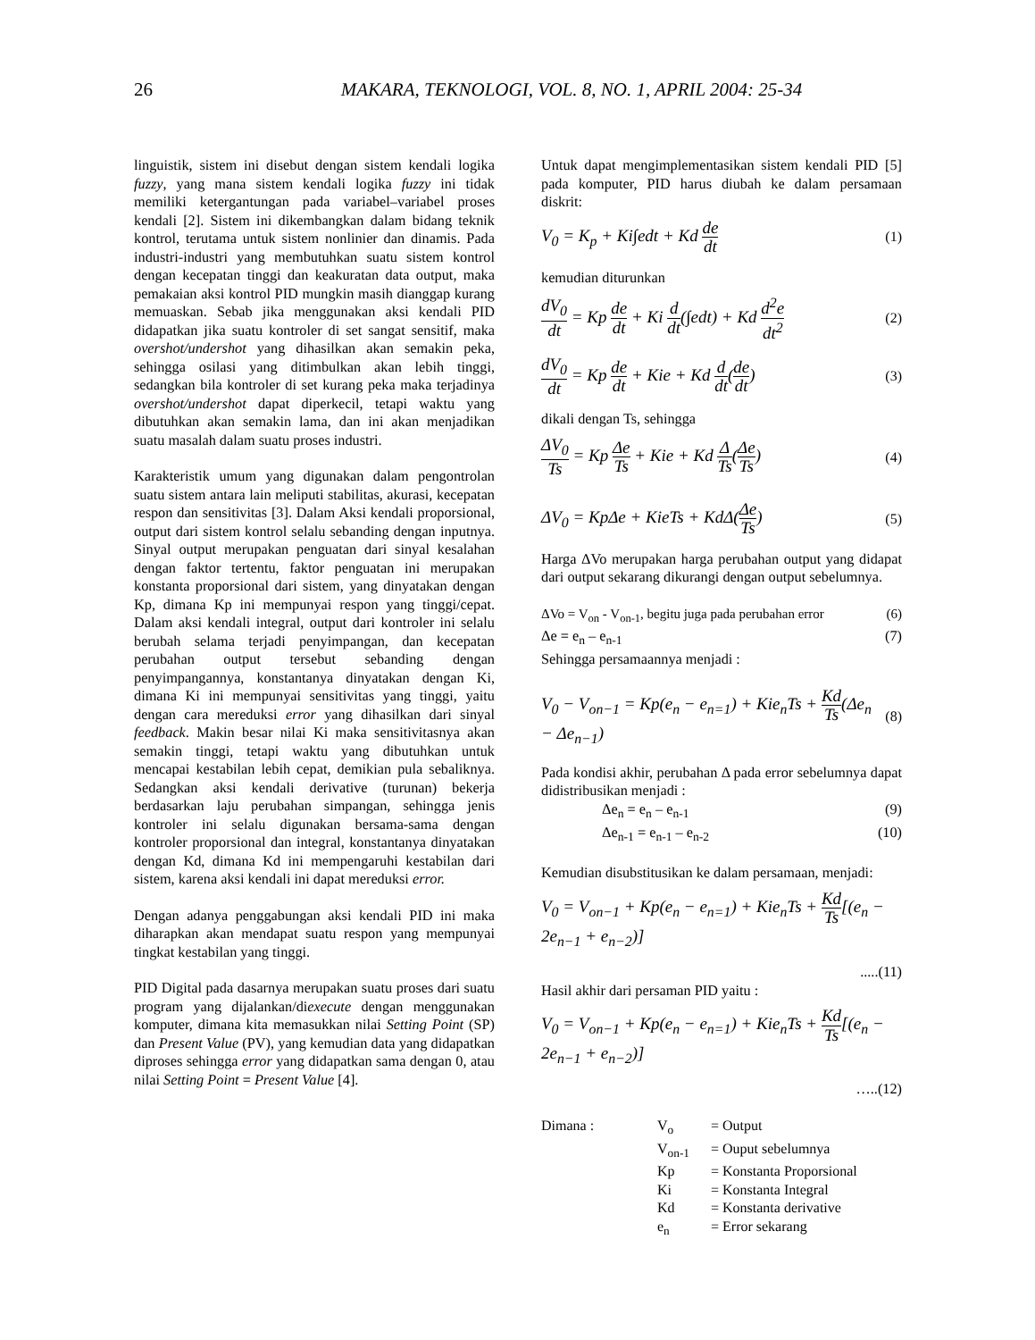26 MAKARA, TEKNOLOGI, VOL. 8, NO. 1, APRIL 2004: 25-34
linguistik, sistem ini disebut dengan sistem kendali logika fuzzy, yang mana sistem kendali logika fuzzy ini tidak memiliki ketergantungan pada variabel–variabel proses kendali [2]. Sistem ini dikembangkan dalam bidang teknik kontrol, terutama untuk sistem nonlinier dan dinamis. Pada industri-industri yang membutuhkan suatu sistem kontrol dengan kecepatan tinggi dan keakuratan data output, maka pemakaian aksi kontrol PID mungkin masih dianggap kurang memuaskan. Sebab jika menggunakan aksi kendali PID didapatkan jika suatu kontroler di set sangat sensitif, maka overshot/undershot yang dihasilkan akan semakin peka, sehingga osilasi yang ditimbulkan akan lebih tinggi, sedangkan bila kontroler di set kurang peka maka terjadinya overshot/undershot dapat diperkecil, tetapi waktu yang dibutuhkan akan semakin lama, dan ini akan menjadikan suatu masalah dalam suatu proses industri.
Karakteristik umum yang digunakan dalam pengontrolan suatu sistem antara lain meliputi stabilitas, akurasi, kecepatan respon dan sensitivitas [3]. Dalam Aksi kendali proporsional, output dari sistem kontrol selalu sebanding dengan inputnya. Sinyal output merupakan penguatan dari sinyal kesalahan dengan faktor tertentu, faktor penguatan ini merupakan konstanta proporsional dari sistem, yang dinyatakan dengan Kp, dimana Kp ini mempunyai respon yang tinggi/cepat. Dalam aksi kendali integral, output dari kontroler ini selalu berubah selama terjadi penyimpangan, dan kecepatan perubahan output tersebut sebanding dengan penyimpangannya, konstantanya dinyatakan dengan Ki, dimana Ki ini mempunyai sensitivitas yang tinggi, yaitu dengan cara mereduksi error yang dihasilkan dari sinyal feedback. Makin besar nilai Ki maka sensitivitasnya akan semakin tinggi, tetapi waktu yang dibutuhkan untuk mencapai kestabilan lebih cepat, demikian pula sebaliknya. Sedangkan aksi kendali derivative (turunan) bekerja berdasarkan laju perubahan simpangan, sehingga jenis kontroler ini selalu digunakan bersama-sama dengan kontroler proporsional dan integral, konstantanya dinyatakan dengan Kd, dimana Kd ini mempengaruhi kestabilan dari sistem, karena aksi kendali ini dapat mereduksi error.
Dengan adanya penggabungan aksi kendali PID ini maka diharapkan akan mendapat suatu respon yang mempunyai tingkat kestabilan yang tinggi.
PID Digital pada dasarnya merupakan suatu proses dari suatu program yang dijalankan/diexecute dengan menggunakan komputer, dimana kita memasukkan nilai Setting Point (SP) dan Present Value (PV), yang kemudian data yang didapatkan diproses sehingga error yang didapatkan sama dengan 0, atau nilai Setting Point = Present Value [4].
Untuk dapat mengimplementasikan sistem kendali PID [5] pada komputer, PID harus diubah ke dalam persamaan diskrit:
V<sub>0</sub> = K<sub>p</sub> + Ki∫edt + Kd de dt (1)
kemudian diturunkan
dV<sub>0</sub> dt = Kp de dt + Ki d dt(∫edt) + Kd d<sup>2</sup>e dt<sup>2</sup> (2)
dV<sub>0</sub> dt = Kp de dt + Kie + Kd d dt(de dt) (3)
dikali dengan Ts, sehingga
ΔV<sub>0</sub> Ts = Kp Δe Ts + Kie + Kd Δ Ts(Δe Ts) (4)
ΔV<sub>0</sub> = KpΔe + KieTs + KdΔ(Δe Ts) (5)
Harga ΔVo merupakan harga perubahan output yang didapat dari output sekarang dikurangi dengan output sebelumnya.
ΔVo = V<sub>on</sub> - V<sub>on-1</sub>, begitu juga pada perubahan error (6)
Δe = e<sub>n</sub> – e<sub>n-1</sub> (7)
Sehingga persamaannya menjadi :
V<sub>0</sub> − V<sub>on−1</sub> = Kp(e<sub>n</sub> − e<sub>n=1</sub>) + Kie<sub>n</sub>Ts + Kd Ts(Δe<sub>n</sub> − Δe<sub>n−1</sub>) (8)
Pada kondisi akhir, perubahan Δ pada error sebelumnya dapat didistribusikan menjadi :
Δe<sub>n</sub> = e<sub>n</sub> – e<sub>n-1</sub> (9)
Δe<sub>n-1</sub> = e<sub>n-1</sub> – e<sub>n-2</sub> (10)
Kemudian disubstitusikan ke dalam persamaan, menjadi:
V<sub>0</sub> = V<sub>on−1</sub> + Kp(e<sub>n</sub> − e<sub>n=1</sub>) + Kie<sub>n</sub>Ts + Kd Ts[(e<sub>n</sub> − 2e<sub>n−1</sub> + e<sub>n−2</sub>)]
.....(11)
Hasil akhir dari persaman PID yaitu :
V<sub>0</sub> = V<sub>on−1</sub> + Kp(e<sub>n</sub> − e<sub>n=1</sub>) + Kie<sub>n</sub>Ts + Kd Ts[(e<sub>n</sub> − 2e<sub>n−1</sub> + e<sub>n−2</sub>)]
…..(12)
| Dimana : | V<sub>o</sub> | = Output |
| | V<sub>on-1</sub> | = Ouput sebelumnya |
| | Kp | = Konstanta Proporsional |
| | Ki | = Konstanta Integral |
| | Kd | = Konstanta derivative |
| | e<sub>n</sub> | = Error sekarang |